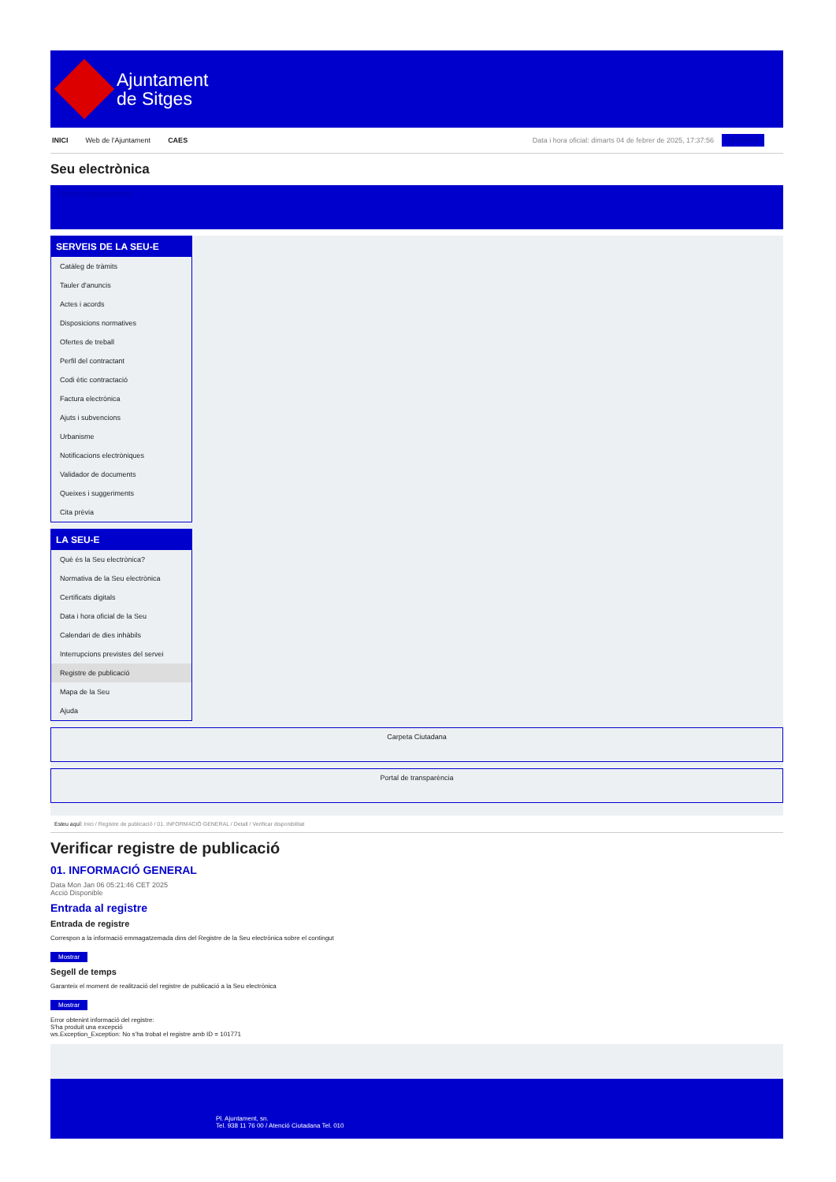Ajuntament
de Sitges
INICI Web de l'Ajuntament CAES Data i hora oficial: dimarts 04 de febrer de 2025, 17:37:56 Directoris
Seu electrònica
Obtenir còpia autèntica
SERVEIS DE LA SEU-E
Catàleg de tràmits
Tauler d'anuncis
Actes i acords
Disposicions normatives
Ofertes de treball
Perfil del contractant
Codi ètic contractació
Factura electrònica
Ajuts i subvencions
Urbanisme
Notificacions electròniques
Validador de documents
Queixes i suggeriments
Cita prèvia
LA SEU-E
Què és la Seu electrònica?
Normativa de la Seu electrònica
Certificats digitals
Data i hora oficial de la Seu
Calendari de dies inhàbils
Interrupcions previstes del servei
Registre de publicació
Mapa de la Seu
Ajuda
Carpeta Ciutadana
Portal de transparència
Esteu aquí: Inici / Registre de publicació / 01. INFORMACIÓ GENERAL / Detall / Verificar disponibilitat
Verificar registre de publicació
01. INFORMACIÓ GENERAL
Data Mon Jan 06 05:21:46 CET 2025
Acció Disponible
Entrada al registre
Entrada de registre
Correspon a la informació emmagatzemada dins del Registre de la Seu electrònica sobre el contingut
Mostrar
Segell de temps
Garanteix el moment de realització del registre de publicació a la Seu electrònica
Mostrar
Error obtenint informació del registre:
S'ha produit una excepció
ws.Exception_Exception: No s'ha trobat el registre amb ID = 101771
Pl. Ajuntament, sn.
Tel. 938 11 76 00 / Atenció Ciutadana Tel. 010